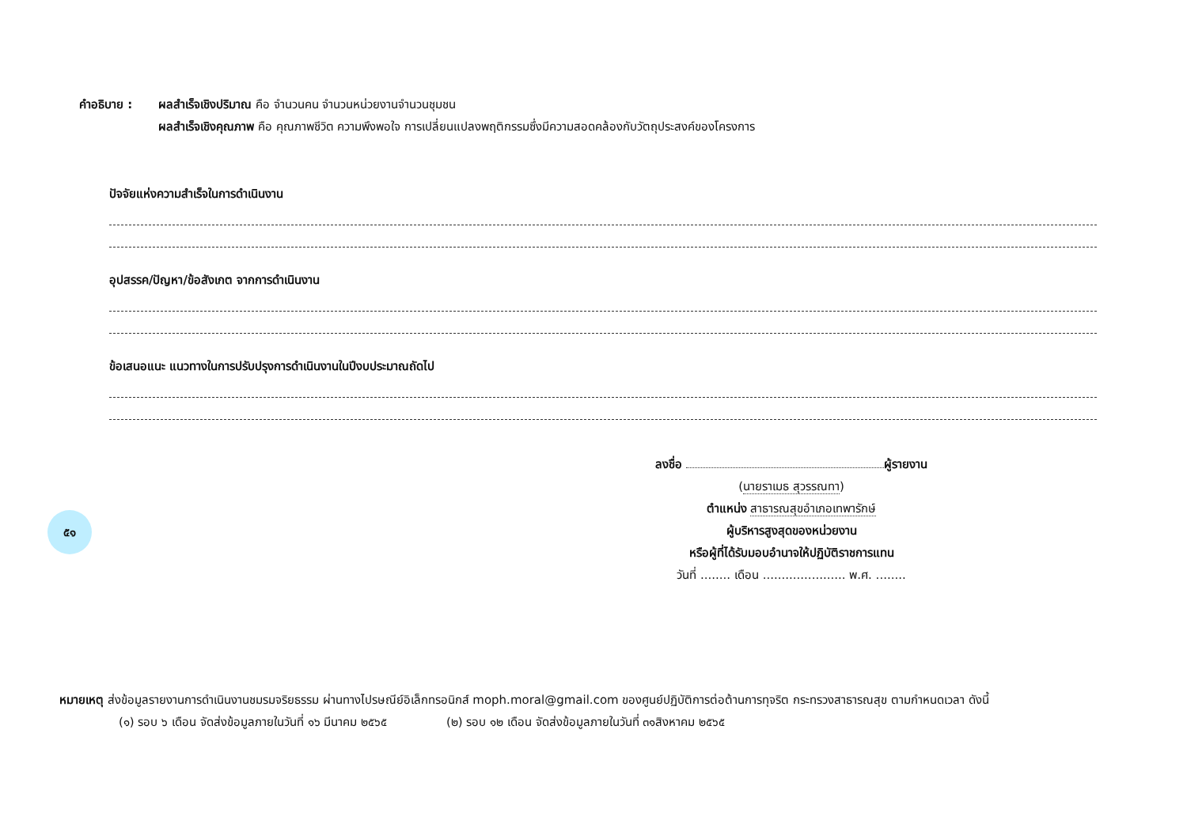คำอธิบาย : ผลสำเร็จเชิงปริมาณ คือ จำนวนคน จำนวนหน่วยงานจำนวนชุมชน
ผลสำเร็จเชิงคุณภาพ คือ คุณภาพชีวิต ความพึงพอใจ การเปลี่ยนแปลงพฤติกรรมซึ่งมีความสอดคล้องกับวัตถุประสงค์ของโครงการ
ปัจจัยแห่งความสำเร็จในการดำเนินงาน
อุปสรรค/ปัญหา/ข้อสังเกต จากการดำเนินงาน
ข้อเสนอแนะ แนวทางในการปรับปรุงการดำเนินงานในปีงบประมาณถัดไป
ลงชื่อ ผู้รายงาน
(นายราเมธ สุวรรณทา)
ตำแหน่ง สาธารณสุขอำเภอเทพารักษ์
ผู้บริหารสูงสุดของหน่วยงาน
หรือผู้ที่ได้รับมอบอำนาจให้ปฏิบัติราชการแทน
วันที่ ........ เดือน ...................... พ.ศ. ........
หมายเหตุ ส่งข้อมูลรายงานการดำเนินงานชมรมจริยธรรม ผ่านทางไปรษณีย์อิเล็กทรอนิกส์ moph.moral@gmail.com ของศูนย์ปฏิบัติการต่อต้านการทุจริต กระทรวงสาธารณสุข ตามกำหนดเวลา ดังนี้
(๑) รอบ ๖ เดือน จัดส่งข้อมูลภายในวันที่ ๑๖ มีนาคม ๒๕๖๕ (๒) รอบ ๑๒ เดือน จัดส่งข้อมูลภายในวันที่ ๓๑สิงหาคม ๒๕๖๕
๕๑